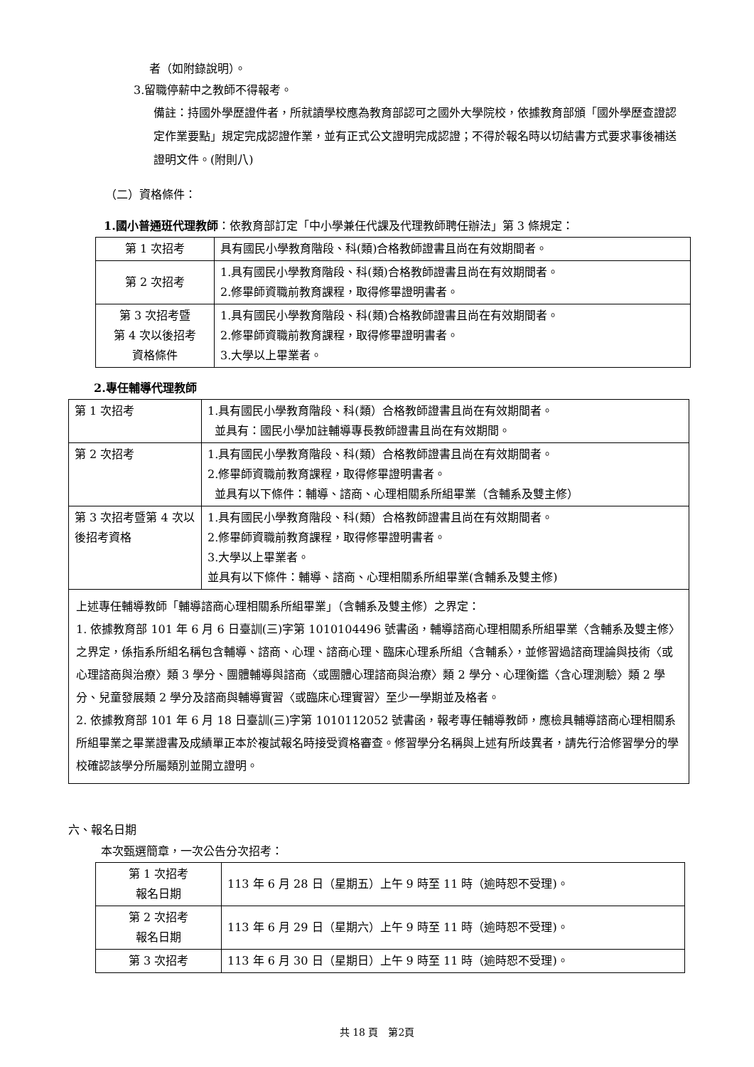者（如附錄說明）。
3.留職停薪中之教師不得報考。
備註：持國外學歷證件者，所就讀學校應為教育部認可之國外大學院校，依據教育部頒「國外學歷查證認定作業要點」規定完成認證作業，並有正式公文證明完成認證；不得於報名時以切結書方式要求事後補送證明文件。(附則八)
（二）資格條件：
1.國小普通班代理教師：依教育部訂定「中小學兼任代課及代理教師聘任辦法」第 3 條規定：
| 第 1 次招考 | 具有國民小學教育階段、科(類)合格教師證書且尚在有效期間者。 |
| 第 2 次招考 | 1.具有國民小學教育階段、科(類)合格教師證書且尚在有效期間者。 2.修畢師資職前教育課程，取得修畢證明書者。 |
| 第 3 次招考暨 第 4 次以後招考 資格條件 | 1.具有國民小學教育階段、科(類)合格教師證書且尚在有效期間者。 2.修畢師資職前教育課程，取得修畢證明書者。 3.大學以上畢業者。 |
2.專任輔導代理教師
| 第 1 次招考 | 1.具有國民小學教育階段、科(類）合格教師證書且尚在有效期間者。 並具有：國民小學加註輔導專長教師證書且尚在有效期間。 |
| 第 2 次招考 | 1.具有國民小學教育階段、科(類）合格教師證書且尚在有效期間者。 2.修畢師資職前教育課程，取得修畢證明書者。 並具有以下條件：輔導、諮商、心理相關系所組畢業（含輔系及雙主修） |
| 第 3 次招考暨第 4 次以後招考資格 | 1.具有國民小學教育階段、科(類）合格教師證書且尚在有效期間者。 2.修畢師資職前教育課程，取得修畢證明書者。 3.大學以上畢業者。 並具有以下條件：輔導、諮商、心理相關系所組畢業(含輔系及雙主修) |
| 上述專任輔導教師「輔導諮商心理相關系所組畢業」（含輔系及雙主修）之界定： 1. 依據教育部 101 年 6 月 6 日臺訓(三)字第 1010104496 號書函，輔導諮商心理相關系所組畢業〈含輔系及雙主修〉之界定，係指系所組名稱包含輔導、諮商、心理、諮商心理、臨床心理系所組〈含輔系〉，並修習過諮商理論與技術〈或心理諮商與治療〉類 3 學分、團體輔導與諮商〈或團體心理諮商與治療〉類 2 學分、心理衡鑑〈含心理測驗〉類 2 學分、兒童發展類 2 學分及諮商與輔導實習〈或臨床心理實習〉至少一學期並及格者。 2. 依據教育部 101 年 6 月 18 日臺訓(三)字第 1010112052 號書函，報考專任輔導教師，應檢具輔導諮商心理相關系所組畢業之畢業證書及成績單正本於複試報名時接受資格審查。修習學分名稱與上述有所歧異者，請先行洽修習學分的學校確認該學分所屬類別並開立證明。 | |
六、報名日期
本次甄選簡章，一次公告分次招考：
| 第 1 次招考 報名日期 | 113 年 6 月 28 日（星期五）上午 9 時至 11 時（逾時恕不受理)。 |
| 第 2 次招考 報名日期 | 113 年 6 月 29 日（星期六）上午 9 時至 11 時（逾時恕不受理)。 |
| 第 3 次招考 | 113 年 6 月 30 日（星期日）上午 9 時至 11 時（逾時恕不受理)。 |
共 18 頁　第2頁